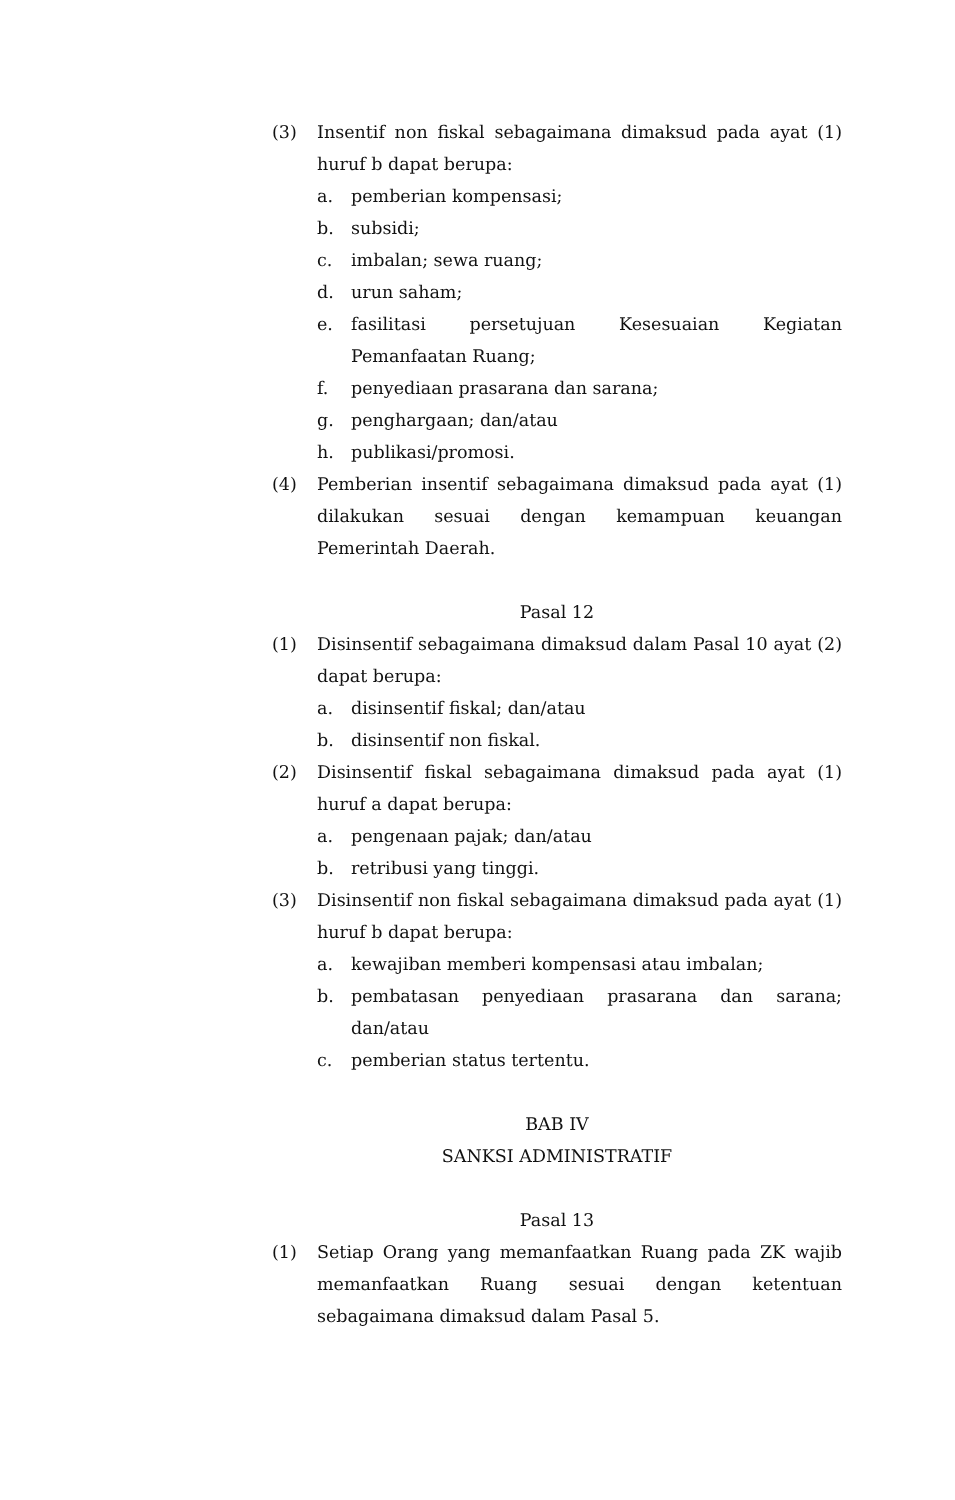(3) Insentif non fiskal sebagaimana dimaksud pada ayat (1) huruf b dapat berupa:
a. pemberian kompensasi;
b. subsidi;
c. imbalan; sewa ruang;
d. urun saham;
e. fasilitasi persetujuan Kesesuaian Kegiatan Pemanfaatan Ruang;
f. penyediaan prasarana dan sarana;
g. penghargaan; dan/atau
h. publikasi/promosi.
(4) Pemberian insentif sebagaimana dimaksud pada ayat (1) dilakukan sesuai dengan kemampuan keuangan Pemerintah Daerah.
Pasal 12
(1) Disinsentif sebagaimana dimaksud dalam Pasal 10 ayat (2) dapat berupa:
a. disinsentif fiskal; dan/atau
b. disinsentif non fiskal.
(2) Disinsentif fiskal sebagaimana dimaksud pada ayat (1) huruf a dapat berupa:
a. pengenaan pajak; dan/atau
b. retribusi yang tinggi.
(3) Disinsentif non fiskal sebagaimana dimaksud pada ayat (1) huruf b dapat berupa:
a. kewajiban memberi kompensasi atau imbalan;
b. pembatasan penyediaan prasarana dan sarana; dan/atau
c. pemberian status tertentu.
BAB IV
SANKSI ADMINISTRATIF
Pasal 13
(1) Setiap Orang yang memanfaatkan Ruang pada ZK wajib memanfaatkan Ruang sesuai dengan ketentuan sebagaimana dimaksud dalam Pasal 5.